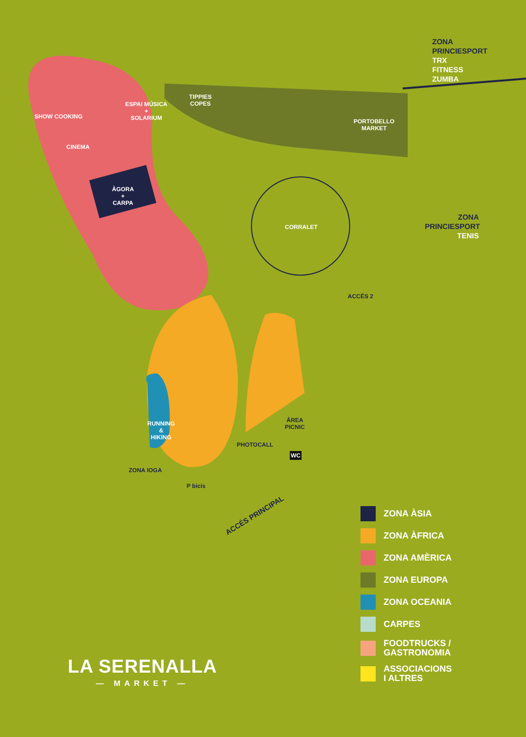ZONA
PRINCIESPORT
TRX
FITNESS
ZUMBA
ZONA
PRINCIESPORT
TENIS
SHOW COOKING
ESPAI MÚSICA
+
SOLARIUM
CINEMA
ÀGORA
+
CARPA
TIPPIES
COPES
PORTOBELLO
MARKET
CORRALET
ACCÉS 2
RUNNING
&
HIKING
ÀREA
PICNIC
PHOTOCALL
WC
P bicis
ZONA IOGA
ACCÉS PRINCIPAL
ZONA ÀSIA
ZONA ÀFRICA
ZONA AMÈRICA
ZONA EUROPA
ZONA OCEANIA
CARPES
FOODTRUCKS /
GASTRONOMIA
ASSOCIACIONS
I ALTRES
LA SERENALLA
— MARKET —